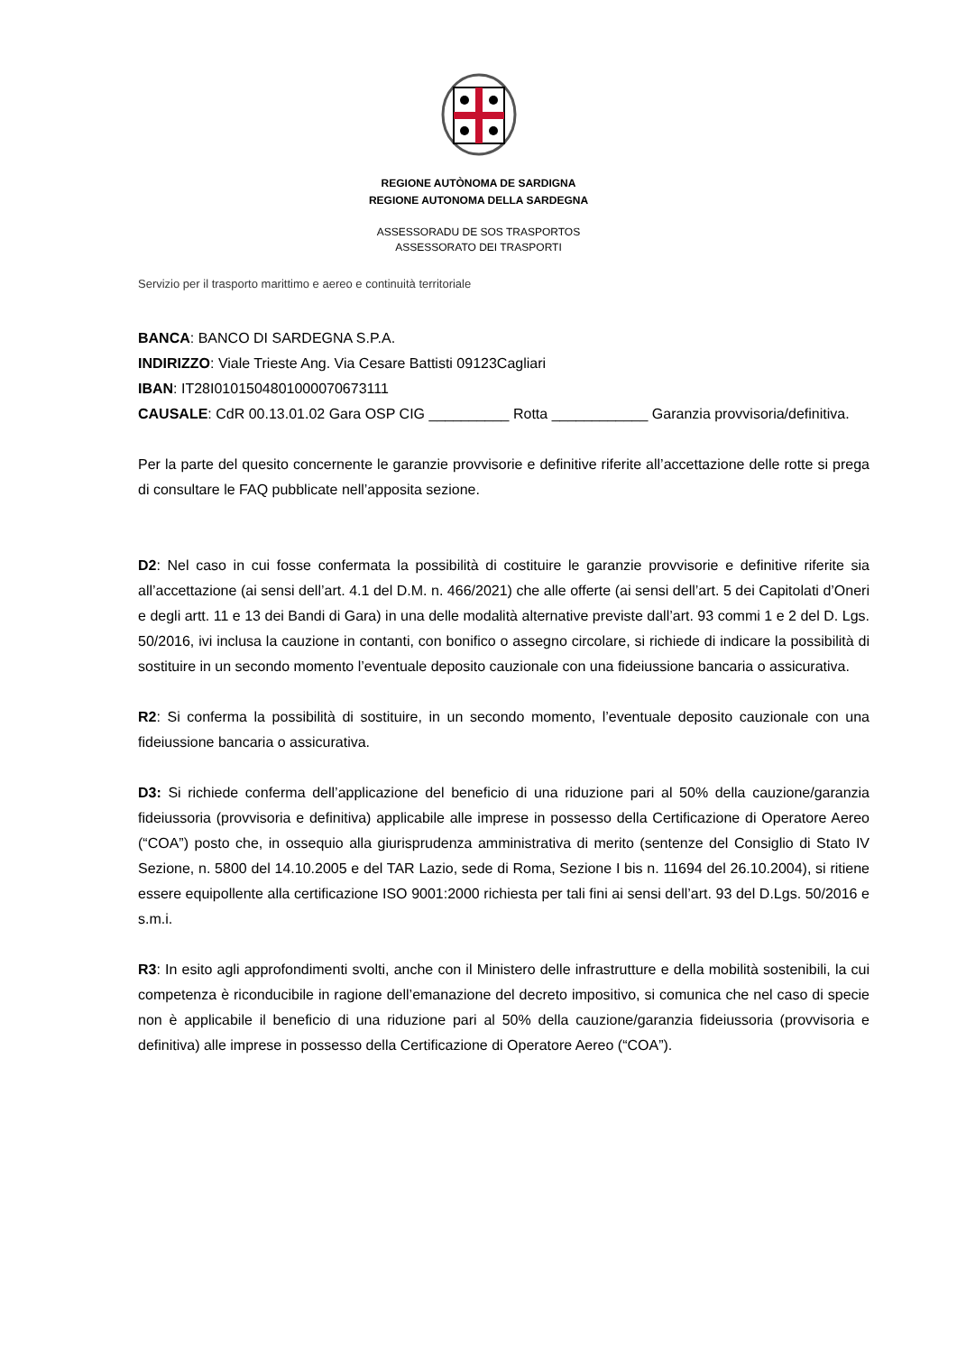REGIONE AUTÒNOMA DE SARDIGNA
REGIONE AUTONOMA DELLA SARDEGNA
ASSESSORADU DE SOS TRASPORTOS
ASSESSORATO DEI TRASPORTI
Servizio per il trasporto marittimo e aereo e continuità territoriale
BANCA: BANCO DI SARDEGNA S.P.A.
INDIRIZZO: Viale Trieste Ang. Via Cesare Battisti 09123Cagliari
IBAN: IT28I0101504801000070673111
CAUSALE: CdR 00.13.01.02 Gara OSP CIG __________ Rotta ____________ Garanzia provvisoria/definitiva.
Per la parte del quesito concernente le garanzie provvisorie e definitive riferite all’accettazione delle rotte si prega di consultare le FAQ pubblicate nell’apposita sezione.
D2: Nel caso in cui fosse confermata la possibilità di costituire le garanzie provvisorie e definitive riferite sia all’accettazione (ai sensi dell’art. 4.1 del D.M. n. 466/2021) che alle offerte (ai sensi dell’art. 5 dei Capitolati d’Oneri e degli artt. 11 e 13 dei Bandi di Gara) in una delle modalità alternative previste dall’art. 93 commi 1 e 2 del D. Lgs. 50/2016, ivi inclusa la cauzione in contanti, con bonifico o assegno circolare, si richiede di indicare la possibilità di sostituire in un secondo momento l’eventuale deposito cauzionale con una fideiussione bancaria o assicurativa.
R2: Si conferma la possibilità di sostituire, in un secondo momento, l’eventuale deposito cauzionale con una fideiussione bancaria o assicurativa.
D3: Si richiede conferma dell’applicazione del beneficio di una riduzione pari al 50% della cauzione/garanzia fideiussoria (provvisoria e definitiva) applicabile alle imprese in possesso della Certificazione di Operatore Aereo (“COA”) posto che, in ossequio alla giurisprudenza amministrativa di merito (sentenze del Consiglio di Stato IV Sezione, n. 5800 del 14.10.2005 e del TAR Lazio, sede di Roma, Sezione I bis n. 11694 del 26.10.2004), si ritiene essere equipollente alla certificazione ISO 9001:2000 richiesta per tali fini ai sensi dell’art. 93 del D.Lgs. 50/2016 e s.m.i.
R3: In esito agli approfondimenti svolti, anche con il Ministero delle infrastrutture e della mobilità sostenibili, la cui competenza è riconducibile in ragione dell’emanazione del decreto impositivo, si comunica che nel caso di specie non è applicabile il beneficio di una riduzione pari al 50% della cauzione/garanzia fideiussoria (provvisoria e definitiva) alle imprese in possesso della Certificazione di Operatore Aereo (“COA”).